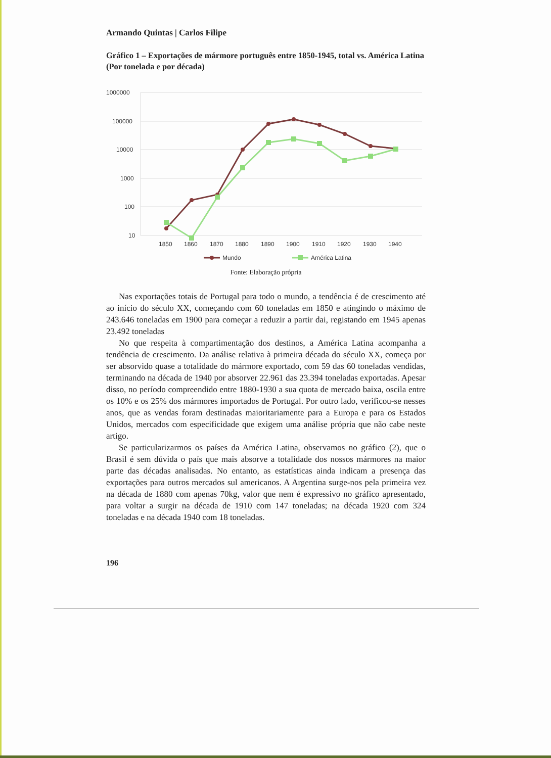Armando Quintas | Carlos Filipe
Gráfico 1 – Exportações de mármore português entre 1850-1945, total vs. América Latina (Por tonelada e por década)
1000000
100000
10000
1000
100
10
1850
1860
1870
1880
1890
1900
1910
1920
1930
1940
Mundo
América Latina
Fonte: Elaboração própria
Nas exportações totais de Portugal para todo o mundo, a tendência é de crescimento até ao início do século XX, começando com 60 toneladas em 1850 e atingindo o máximo de 243.646 toneladas em 1900 para começar a reduzir a partir dai, registando em 1945 apenas 23.492 toneladas
No que respeita à compartimentação dos destinos, a América Latina acompanha a tendência de crescimento. Da análise relativa à primeira década do século XX, começa por ser absorvido quase a totalidade do mármore exportado, com 59 das 60 toneladas vendidas, terminando na década de 1940 por absorver 22.961 das 23.394 toneladas exportadas. Apesar disso, no período compreendido entre 1880-1930 a sua quota de mercado baixa, oscila entre os 10% e os 25% dos mármores importados de Portugal. Por outro lado, verificou-se nesses anos, que as vendas foram destinadas maioritariamente para a Europa e para os Estados Unidos, mercados com especificidade que exigem uma análise própria que não cabe neste artigo.
Se particularizarmos os países da América Latina, observamos no gráfico (2), que o Brasil é sem dúvida o país que mais absorve a totalidade dos nossos mármores na maior parte das décadas analisadas. No entanto, as estatísticas ainda indicam a presença das exportações para outros mercados sul americanos. A Argentina surge-nos pela primeira vez na década de 1880 com apenas 70kg, valor que nem é expressivo no gráfico apresentado, para voltar a surgir na década de 1910 com 147 toneladas; na década 1920 com 324 toneladas e na década 1940 com 18 toneladas.
196